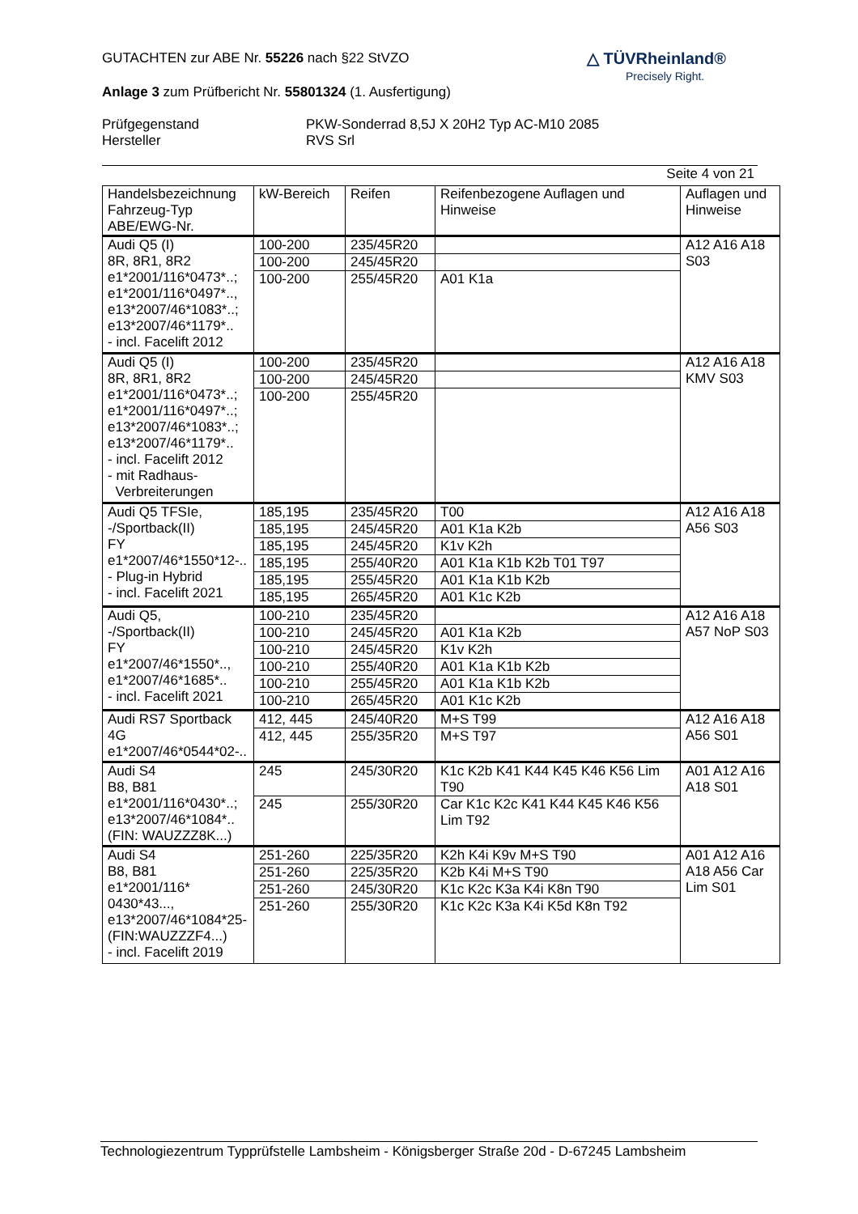GUTACHTEN zur ABE Nr. 55226 nach §22 StVZO
Anlage 3 zum Prüfbericht Nr. 55801324 (1. Ausfertigung)
Prüfgegenstand
Hersteller
PKW-Sonderrad 8,5J X 20H2 Typ AC-M10 2085
RVS Srl
Seite 4 von 21
△ TÜVRheinland®
Precisely Right.
| Handelsbezeichnung Fahrzeug-Typ ABE/EWG-Nr. | kW-Bereich | Reifen | Reifenbezogene Auflagen und Hinweise | Auflagen und Hinweise |
| --- | --- | --- | --- | --- |
| Audi Q5 (I) 8R, 8R1, 8R2 e1*2001/116*0473*..; e1*2001/116*0497*.., e13*2007/46*1083*..; e13*2007/46*1179*.. - incl. Facelift 2012 | 100-200 | 235/45R20 | | A12 A16 A18 S03 |
| | 100-200 | 245/45R20 | | |
| | 100-200 | 255/45R20 | A01 K1a | |
| Audi Q5 (I) 8R, 8R1, 8R2 e1*2001/116*0473*..; e1*2001/116*0497*..; e13*2007/46*1083*..; e13*2007/46*1179*.. - incl. Facelift 2012 - mit Radhaus- Verbreiterungen | 100-200 | 235/45R20 | | A12 A16 A18 KMV S03 |
| | 100-200 | 245/45R20 | | |
| | 100-200 | 255/45R20 | | |
| Audi Q5 TFSIe, -/Sportback(II) FY e1*2007/46*1550*12-.. - Plug-in Hybrid - incl. Facelift 2021 | 185,195 | 235/45R20 | T00 | A12 A16 A18 A56 S03 |
| | 185,195 | 245/45R20 | A01 K1a K2b | |
| | 185,195 | 245/45R20 | K1v K2h | |
| | 185,195 | 255/40R20 | A01 K1a K1b K2b T01 T97 | |
| | 185,195 | 255/45R20 | A01 K1a K1b K2b | |
| | 185,195 | 265/45R20 | A01 K1c K2b | |
| Audi Q5, -/Sportback(II) FY e1*2007/46*1550*.., e1*2007/46*1685*.. - incl. Facelift 2021 | 100-210 | 235/45R20 | | A12 A16 A18 A57 NoP S03 |
| | 100-210 | 245/45R20 | A01 K1a K2b | |
| | 100-210 | 245/45R20 | K1v K2h | |
| | 100-210 | 255/40R20 | A01 K1a K1b K2b | |
| | 100-210 | 255/45R20 | A01 K1a K1b K2b | |
| | 100-210 | 265/45R20 | A01 K1c K2b | |
| Audi RS7 Sportback 4G e1*2007/46*0544*02-.. | 412, 445 | 245/40R20 | M+S T99 | A12 A16 A18 A56 S01 |
| | 412, 445 | 255/35R20 | M+S T97 | |
| Audi S4 B8, B81 e1*2001/116*0430*..; e13*2007/46*1084*.. (FIN: WAUZZZ8K...) | 245 | 245/30R20 | K1c K2b K41 K44 K45 K46 K56 Lim T90 | A01 A12 A16 A18 S01 |
| | 245 | 255/30R20 | Car K1c K2c K41 K44 K45 K46 K56 Lim T92 | |
| Audi S4 B8, B81 e1*2001/116* 0430*43..., e13*2007/46*1084*25- (FIN:WAUZZZF4...) - incl. Facelift 2019 | 251-260 | 225/35R20 | K2h K4i K9v M+S T90 | A01 A12 A16 A18 A56 Car Lim S01 |
| | 251-260 | 225/35R20 | K2b K4i M+S T90 | |
| | 251-260 | 245/30R20 | K1c K2c K3a K4i K8n T90 | |
| | 251-260 | 255/30R20 | K1c K2c K3a K4i K5d K8n T92 | |
Technologiezentrum Typprüfstelle Lambsheim - Königsberger Straße 20d - D-67245 Lambsheim